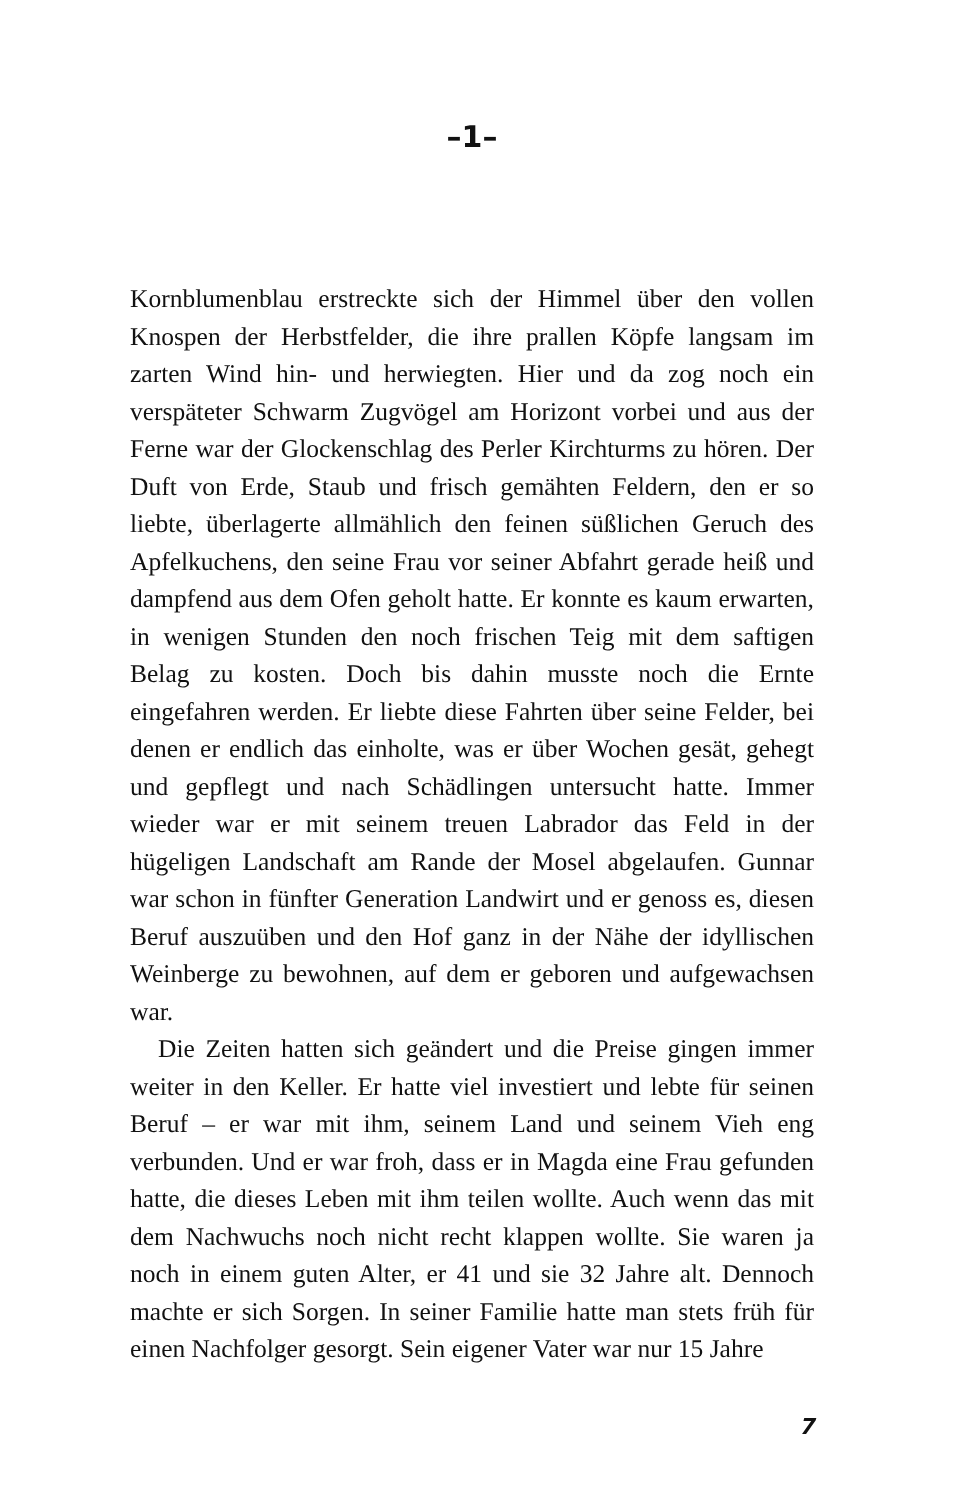–1–
Kornblumenblau erstreckte sich der Himmel über den vollen Knospen der Herbstfelder, die ihre prallen Köpfe langsam im zarten Wind hin- und herwiegten. Hier und da zog noch ein verspäteter Schwarm Zugvögel am Horizont vorbei und aus der Ferne war der Glockenschlag des Perler Kirchturms zu hören. Der Duft von Erde, Staub und frisch gemähten Feldern, den er so liebte, überlagerte allmählich den feinen süßlichen Geruch des Apfelkuchens, den seine Frau vor seiner Abfahrt gerade heiß und dampfend aus dem Ofen geholt hatte. Er konnte es kaum erwarten, in wenigen Stunden den noch frischen Teig mit dem saftigen Belag zu kosten. Doch bis dahin musste noch die Ernte eingefahren werden. Er liebte diese Fahrten über seine Felder, bei denen er endlich das einholte, was er über Wochen gesät, gehegt und gepflegt und nach Schädlingen untersucht hatte. Immer wieder war er mit seinem treuen Labrador das Feld in der hügeligen Landschaft am Rande der Mosel abgelaufen. Gunnar war schon in fünfter Generation Landwirt und er genoss es, diesen Beruf auszuüben und den Hof ganz in der Nähe der idyllischen Weinberge zu bewohnen, auf dem er geboren und aufgewachsen war.
Die Zeiten hatten sich geändert und die Preise gingen immer weiter in den Keller. Er hatte viel investiert und lebte für seinen Beruf – er war mit ihm, seinem Land und seinem Vieh eng verbunden. Und er war froh, dass er in Magda eine Frau gefunden hatte, die dieses Leben mit ihm teilen wollte. Auch wenn das mit dem Nachwuchs noch nicht recht klappen wollte. Sie waren ja noch in einem guten Alter, er 41 und sie 32 Jahre alt. Dennoch machte er sich Sorgen. In seiner Familie hatte man stets früh für einen Nachfolger gesorgt. Sein eigener Vater war nur 15 Jahre
7